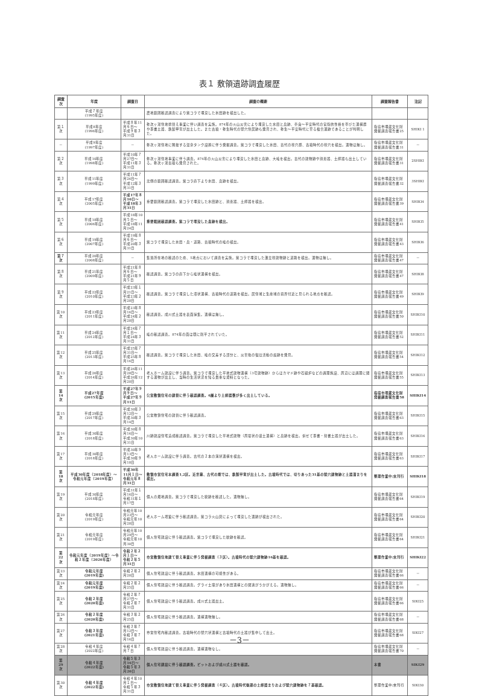表１ 敷領遺跡調査履歴
| 調査次 | 年度 | 調査日 | 調査の概要 | 調査報告書 | 注記 |
| --- | --- | --- | --- | --- | --- |
| | 平成７年度 (1995年度) | | 農地範囲確認調査により紫コラで埋没した水田跡を検出した。 | | |
| 第１次 | 平成8年度 (1996年度) | 平成８年11月６日～ 平成９年３月31日 | 弥次ヶ湯住地排替え事業に伴い調査を実施。874年の火山災害により埋没した水田と畠跡、奈良～平安時代の官衙的性格を帯びた遺構群や墨書土器、鉄製甲冑が出土した。また古墳・弥生時代の竪穴住居跡も発見され、弥生～平安時代に至る複合遺跡であることが判明した。 | 指宿市埋蔵文化財発掘調査報告書25 | SHIKI 1 |
| － | 平成9年度 (1997年度) | － | 弥次ヶ湯住地に隣接する温泉タンク設置に伴う発掘調査。紫コラで埋没した水田、古代の柱穴群、古墳時代の柱穴を検出。遺物は無し。 | 指宿市埋蔵文化財発掘調査報告書31 | － |
| 第２次 | 平成10年度 (1998年度) | 平成10年７月27日～ 平成11年３月31日 | 弥次ヶ湯住地事業に伴う調査。874年の火山災害により埋没した水田と畠跡、大畦を検出。古代の建物跡や須恵器、土師器も出土している。弥次ヶ湯古墳も発見された。 | 指宿市埋蔵文化財発掘調査報告書31 | 2SHIKI |
| 第３次 | 平成11年度 (1999年度) | 平成11年７月26日～ 平成12年３月31日 | 北側の範囲確認調査。紫コラ直下より水田、畠跡を検出。 | 指宿市埋蔵文化財発掘調査報告書32 | 3SHIKI |
| 第４次 | 平成17年度 (2005年度) | 平成17年８月10日～ 平成18年３月31日 | 重要範囲確認調査。紫コラで埋没した水田跡と、須恵器、土師器を検出。 | 指宿市埋蔵文化財発掘調査報告書39 | SHIKI4 |
| 第５次 | 平成18年度 (2006年度) | 平成18年10月５日～ 平成18年11月24日 | 重要範囲確認調査。紫コラで埋没した畠跡を検出。 | 指宿市埋蔵文化財発掘調査報告書41 | SHIKI5 |
| 第６次 | 平成19年度 (2007年度) | 平成19年８月６日～ 平成20年３月31日 | 紫コラで埋没した水田・畠・道路、古墳時代の畦の検出。 | 指宿市埋蔵文化財発掘調査報告書43 | SHIKI6 |
| 第７次 | 平成20年度 (2008年度) | － | 集落所在地の確認のため、5地点において調査を実施。紫コラで埋没した灘立柱建物跡と道路を検出。遺物は無し。 | 指宿市埋蔵文化財発掘調査報告書47 | － |
| 第８次 | 平成21年度 (2009年度) | 平成21年８月６日～ 平成21年９月５日 | 確認調査。紫コラの直下から畦状遺構を検出。 | 指宿市埋蔵文化財発掘調査報告書47 | SHIKI8 |
| 第９次 | 平成22年度 (2010年度) | 平成23年１月21日～ 平成23年２月28日 | 確認調査。紫コラで埋没した滞状遺構、古墳時代の道路を検出。居住域と生産域の境界付近と見られる地点を確認。 | 指宿市埋蔵文化財発掘調査報告書49 | SHIKI9 |
| 第10次 | 平成23年度 (2011年度) | 平成23年８月16日～ 平成24年２月28日 | 確認調査。成川式土器を表面採集。遺構は無し。 | 指宿市埋蔵文化財発掘調査報告書50 | SHIKI10 |
| 第11次 | 平成24年度 (2012年度) | 平成24年７月１日～ 平成24年３月31日 | 畦の確認調査。874年の面は既に削平されていた。 | 指宿市埋蔵文化財発掘調査報告書52 | SHIKI11 |
| 第12次 | 平成25年度 (2013年度) | 平成25年７月31日～ 平成25年８月16日 | 確認調査。紫コラで埋没した水田、畦の交差する部分と、災害後の復旧活動の痕跡を発見。 | 指宿市埋蔵文化財発掘調査報告書54 | SHIKI12 |
| 第13次 | 平成26年度 (2014年度) | 平成26年11月28日～ 平成26年12月20日 | 老人ホーム建設に伴う調査。紫コラで埋没した平地式建物遺構（3号建物跡）からはカマド跡や石組炉などの調理施設、周辺には調理に関する遺物が出土し、当時の生活状況を知る貴重な資料となった。 | 指宿市埋蔵文化財発掘調査報告書55 | SHIKI13 |
| 第14次 | 平成27年度 (2015年度) | 平成27年９月９日～ 平成27年９月11日 | 公営敷領住宅の建替に伴う確認調査。6層より土師器甕が多く出土している。 | 指宿市埋蔵文化財発掘調査報告書58 | SHIKI14 |
| 第15次 | 平成29年度 (2017年度) | 平成30年３月12日～ 平成30年３月14日 | 公営敷領住宅の建替に伴う確認調査。 | 指宿市埋蔵文化財発掘調査報告書63 | SHIKI15 |
| 第16次 | 平成30年度 (2018年度) | 平成30年８月16日～ 平成30年10月31日 | 川跡建設住宅造成確認調査。紫コラで埋没した平地式建物（周堤状の盛土遺構）と畠跡を検出。併せて墨書・刻書土器が出土した。 | 指宿市埋蔵文化財発掘調査報告書63 | SHIKI16 |
| 第17次 | 平成30年度 (2018年度) | 平成30年９月13日～ 平成30年９月18日 | 老人ホーム建設に伴う調査。古代の２本の溝状遺構を検出。 | 指宿市埋蔵文化財発掘調査報告書63 | SHIKI17 |
| 第18次 | 平成30年度（2018年度）～令和元年度（2019年度） | 平成30年11月１日～ 令和元年８月31日 | 敷領市営住宅本調査1,2区。近世墓、古代の畑では、鉄製甲冑が出土した。古墳時代では、切りあった31基の竪穴建物跡と土器溜まりを検出。 | 整理作業中/未刊行 | SHIKI18 |
| 第19次 | 平成30年度 (2018年度) | 平成31年１月16日～ 令和31年１月17日 | 個人の畑地調査。紫コラで埋没した紋跡を確認した。遺物無し。 | 指宿市埋蔵文化財発掘調査報告書64 | SHIKI19 |
| 第20次 | 令和元年度 (2019年度) | 令和元年10月23日～ 令和元年10月28日 | 老人ホーム増築に伴う確認調査。紫コラ火山灰によって埋没した遺跡が検出された。 | 指宿市埋蔵文化財発掘調査報告書64 | SHIKI20 |
| 第21次 | 令和元年度 (2019年度) | 令和元年10月29日～ 令和元年10月30日 | 個人住宅建設に伴う確認調査。紫コラで埋没した紋跡を確認。 | 指宿市埋蔵文化財発掘調査報告書64 | SHIKI21 |
| 第22次 | 令和元年度（2019年度）～令和２年度（2020年度） | 令和２年２月１日～ 令和２年５月31日 | 市営敷領住地建て替え事業に伴う発掘調査（３区）。古墳時代の竪穴建物跡16基を確認。 | 整理作業中/未刊行 | SHIKI22 |
| 第23次 | 令和元年度 (2019年度) | 令和２年２月20日 | 個人住宅建設に伴う確認調査。水田遺構の可能性がある。 | 指宿市埋蔵文化財発掘調査報告書66 | － |
| 第24次 | 令和元年度 (2019年度) | 令和２年２月25日 | 個人住宅建設に伴う確認調査。グライ土壌があり水田遺構との関連がうかがえる。遺物無し。 | 指宿市埋蔵文化財発掘調査報告書66 | － |
| 第25次 | 令和２年度 (2020年度) | 令和２年７月27日～ 令和２年７月31日 | 個人住宅建設に伴う確認調査。成川式土器出土。 | 指宿市埋蔵文化財発掘調査報告書66 | SIKI25 |
| 第26次 | 令和２年度 (2020年度) | 令和３年２月25日 | 個人住宅建設に伴う確認調査。遺構遺物無し。 | 指宿市埋蔵文化財発掘調査報告書68 | － |
| 第27次 | 令和３年度 (2021年度) | 令和３年７月12日～ 令和３年７月16日 | 市営住宅内確認調査。古墳時代の竪穴状遺構と古墳時代の土器が集中して出土。 | 指宿市埋蔵文化財発掘調査報告書68 | SIKI27 |
| 第28次 | 令和４年度 (2022年度) | 令和４年７月７日 | 個人住宅建設に伴う確認調査。遺構遺物なし。 | 指宿市埋蔵文化財発掘調査報告書70 | － |
| 第29次 | 令和４年度 (2022年度) | 令和５年３月16日～ 令和５年３月20日 | 個人住宅建設に伴う確認調査。ピットおよび成川式土器を確認。 | 本書 | SIKI29 |
| 第30次 | 令和４年度 (2022年度) | 令和４年10月１日～ 令和５年３月31日 | 市営敷領住地建て替え事業に伴う発掘調査（４区）。古墳時代後期の土師器まりおよび竪穴建物跡を７基確認。 | 整理作業中/未刊行 | SIKI30 |
－3－